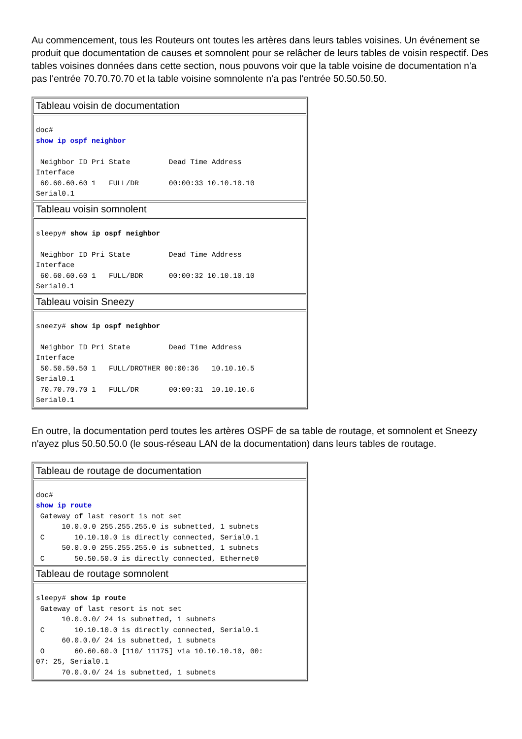Au commencement, tous les Routeurs ont toutes les artères dans leurs tables voisines. Un événement se produit que documentation de causes et somnolent pour se relâcher de leurs tables de voisin respectif. Des tables voisines données dans cette section, nous pouvons voir que la table voisine de documentation n'a pas l'entrée 70.70.70.70 et la table voisine somnolente n'a pas l'entrée 50.50.50.50.
| Tableau voisin de documentation |
| doc# show ip ospf neighbor Neighbor ID Pri State Dead Time Address Interface 60.60.60.60 1 FULL/DR 00:00:33 10.10.10.10 Serial0.1 |
| Tableau voisin somnolent |
| sleepy# show ip ospf neighbor Neighbor ID Pri State Dead Time Address Interface 60.60.60.60 1 FULL/BDR 00:00:32 10.10.10.10 Serial0.1 |
| Tableau voisin Sneezy |
| sneezy# show ip ospf neighbor Neighbor ID Pri State Dead Time Address Interface 50.50.50.50 1 FULL/DROTHER 00:00:36 10.10.10.5 Serial0.1 70.70.70.70 1 FULL/DR 00:00:31 10.10.10.6 Serial0.1 |
En outre, la documentation perd toutes les artères OSPF de sa table de routage, et somnolent et Sneezy n'ayez plus 50.50.50.0 (le sous-réseau LAN de la documentation) dans leurs tables de routage.
| Tableau de routage de documentation |
| doc# show ip route Gateway of last resort is not set 10.0.0.0 255.255.255.0 is subnetted, 1 subnets C 10.10.10.0 is directly connected, Serial0.1 50.0.0.0 255.255.255.0 is subnetted, 1 subnets C 50.50.50.0 is directly connected, Ethernet0 |
| Tableau de routage somnolent |
| sleepy# show ip route Gateway of last resort is not set 10.0.0.0/ 24 is subnetted, 1 subnets C 10.10.10.0 is directly connected, Serial0.1 60.0.0.0/ 24 is subnetted, 1 subnets O 60.60.60.0 [110/ 11175] via 10.10.10.10, 00: 07: 25, Serial0.1 70.0.0.0/ 24 is subnetted, 1 subnets |